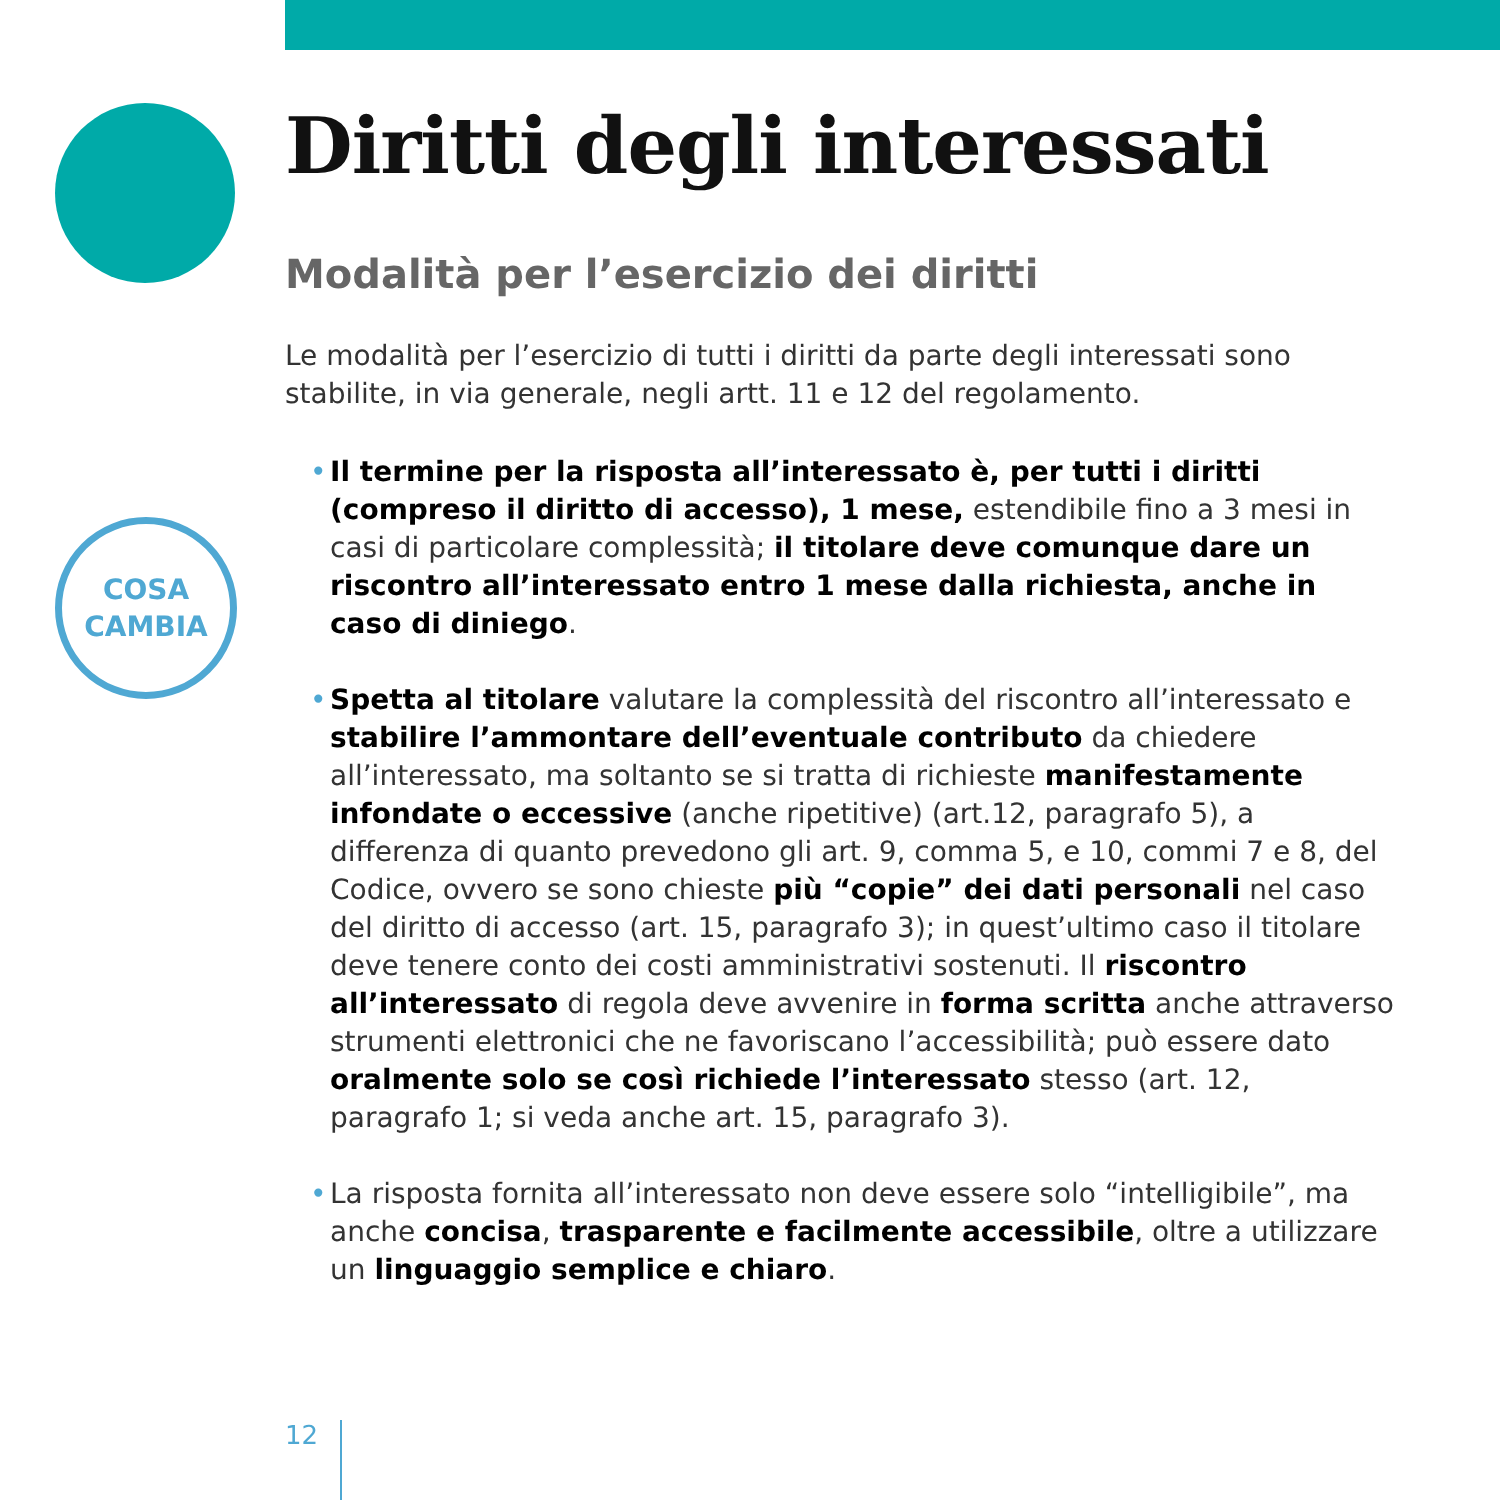COSA
CAMBIA
Diritti degli interessati
Modalità per l’esercizio dei diritti
Le modalità per l’esercizio di tutti i diritti da parte degli interessati sono stabilite, in via generale, negli artt. 11 e 12 del regolamento.
• Il termine per la risposta all’interessato è, per tutti i diritti (compreso il diritto di accesso), 1 mese, estendibile fino a 3 mesi in casi di particolare complessità; il titolare deve comunque dare un riscontro all’interessato entro 1 mese dalla richiesta, anche in caso di diniego.
• Spetta al titolare valutare la complessità del riscontro all’interessato e stabilire l’ammontare dell’eventuale contributo da chiedere all’interes­sato, ma soltanto se si tratta di richieste manifestamente infondate o eccessive (anche ripetitive) (art.12, paragrafo 5), a differenza di quanto prevedono gli art. 9, comma 5, e 10, commi 7 e 8, del Codice, ovvero se sono chieste più “copie” dei dati personali nel caso del diritto di accesso (art. 15, paragrafo 3); in quest’ultimo caso il titolare deve tenere conto dei costi amministrativi sostenuti. Il riscontro all’interessato di regola deve avvenire in forma scritta anche attraverso strumenti elettronici che ne favoriscano l’accessibilità; può essere dato oralmente solo se così richiede l’interessato stesso (art. 12, paragrafo 1; si veda anche art. 15, paragrafo 3).
• La risposta fornita all’interessato non deve essere solo “intelligibile”, ma anche concisa, trasparente e facilmente accessibile, oltre a utilizzare un linguaggio semplice e chiaro.
12